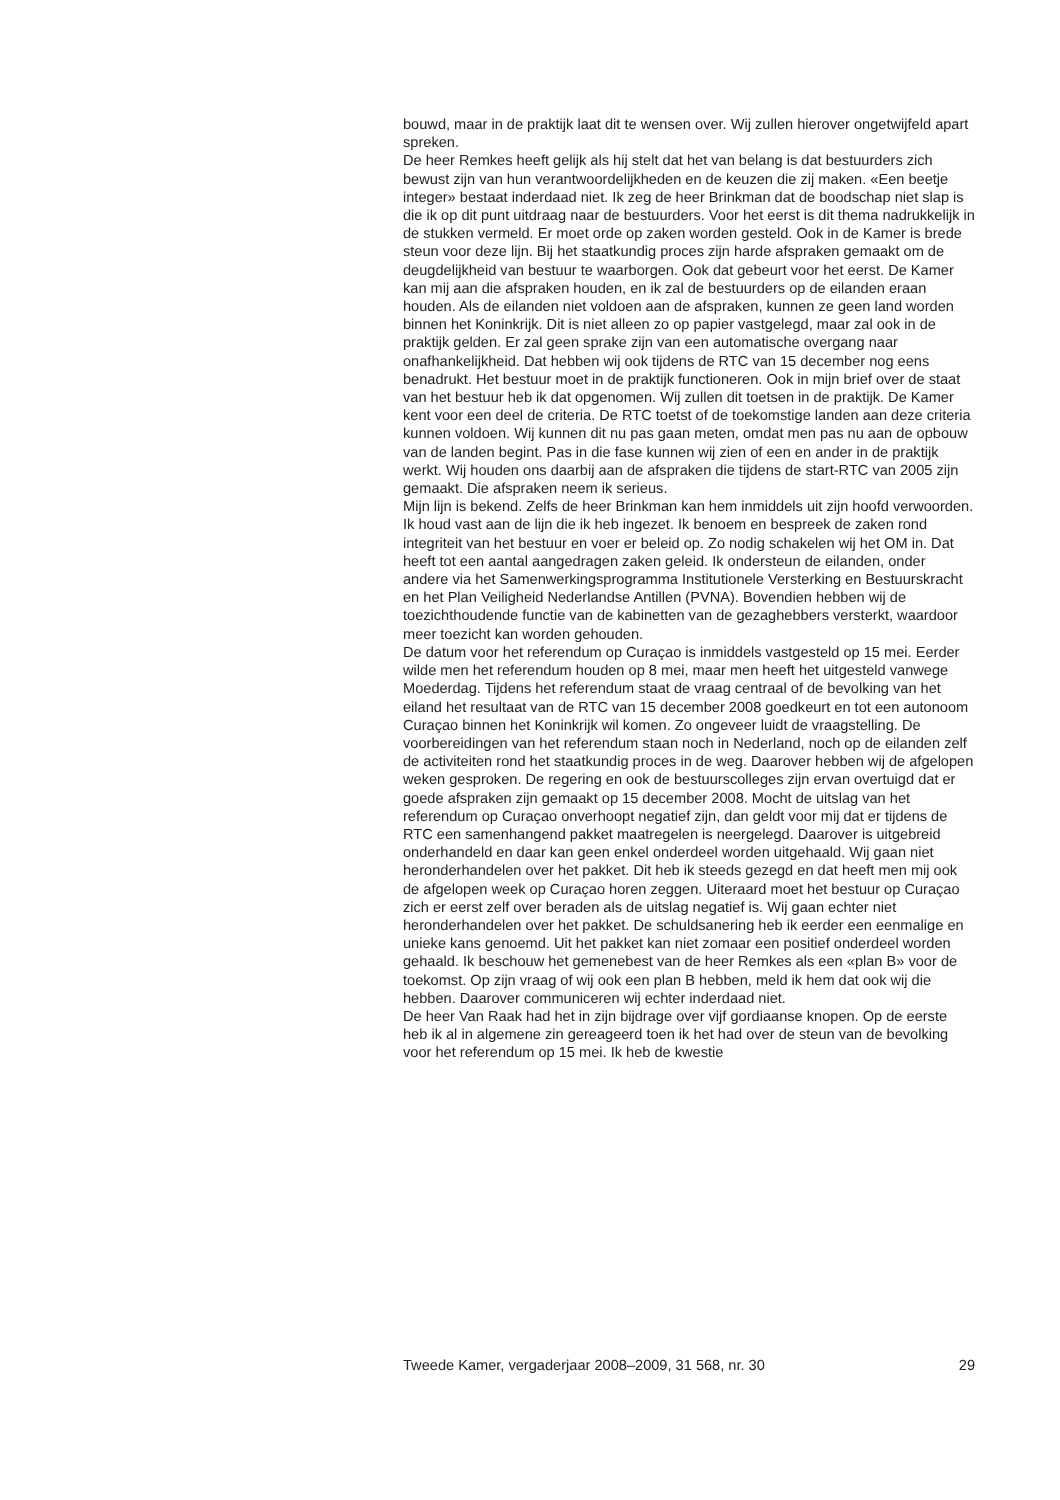bouwd, maar in de praktijk laat dit te wensen over. Wij zullen hierover ongetwijfeld apart spreken.
De heer Remkes heeft gelijk als hij stelt dat het van belang is dat bestuurders zich bewust zijn van hun verantwoordelijkheden en de keuzen die zij maken. «Een beetje integer» bestaat inderdaad niet. Ik zeg de heer Brinkman dat de boodschap niet slap is die ik op dit punt uitdraag naar de bestuurders. Voor het eerst is dit thema nadrukkelijk in de stukken vermeld. Er moet orde op zaken worden gesteld. Ook in de Kamer is brede steun voor deze lijn. Bij het staatkundig proces zijn harde afspraken gemaakt om de deugdelijkheid van bestuur te waarborgen. Ook dat gebeurt voor het eerst. De Kamer kan mij aan die afspraken houden, en ik zal de bestuurders op de eilanden eraan houden. Als de eilanden niet voldoen aan de afspraken, kunnen ze geen land worden binnen het Koninkrijk. Dit is niet alleen zo op papier vastgelegd, maar zal ook in de praktijk gelden. Er zal geen sprake zijn van een automatische overgang naar onafhankelijkheid. Dat hebben wij ook tijdens de RTC van 15 december nog eens benadrukt. Het bestuur moet in de praktijk functioneren. Ook in mijn brief over de staat van het bestuur heb ik dat opgenomen. Wij zullen dit toetsen in de praktijk. De Kamer kent voor een deel de criteria. De RTC toetst of de toekomstige landen aan deze criteria kunnen voldoen. Wij kunnen dit nu pas gaan meten, omdat men pas nu aan de opbouw van de landen begint. Pas in die fase kunnen wij zien of een en ander in de praktijk werkt. Wij houden ons daarbij aan de afspraken die tijdens de start-RTC van 2005 zijn gemaakt. Die afspraken neem ik serieus.
Mijn lijn is bekend. Zelfs de heer Brinkman kan hem inmiddels uit zijn hoofd verwoorden. Ik houd vast aan de lijn die ik heb ingezet. Ik benoem en bespreek de zaken rond integriteit van het bestuur en voer er beleid op. Zo nodig schakelen wij het OM in. Dat heeft tot een aantal aangedragen zaken geleid. Ik ondersteun de eilanden, onder andere via het Samenwerkingsprogramma Institutionele Versterking en Bestuurskracht en het Plan Veiligheid Nederlandse Antillen (PVNA). Bovendien hebben wij de toezichthoudende functie van de kabinetten van de gezaghebbers versterkt, waardoor meer toezicht kan worden gehouden.
De datum voor het referendum op Curaçao is inmiddels vastgesteld op 15 mei. Eerder wilde men het referendum houden op 8 mei, maar men heeft het uitgesteld vanwege Moederdag. Tijdens het referendum staat de vraag centraal of de bevolking van het eiland het resultaat van de RTC van 15 december 2008 goedkeurt en tot een autonoom Curaçao binnen het Koninkrijk wil komen. Zo ongeveer luidt de vraagstelling. De voorbereidingen van het referendum staan noch in Nederland, noch op de eilanden zelf de activiteiten rond het staatkundig proces in de weg. Daarover hebben wij de afgelopen weken gesproken. De regering en ook de bestuurscolleges zijn ervan overtuigd dat er goede afspraken zijn gemaakt op 15 december 2008. Mocht de uitslag van het referendum op Curaçao onverhoopt negatief zijn, dan geldt voor mij dat er tijdens de RTC een samenhangend pakket maatregelen is neergelegd. Daarover is uitgebreid onderhandeld en daar kan geen enkel onderdeel worden uitgehaald. Wij gaan niet heronderhandelen over het pakket. Dit heb ik steeds gezegd en dat heeft men mij ook de afgelopen week op Curaçao horen zeggen. Uiteraard moet het bestuur op Curaçao zich er eerst zelf over beraden als de uitslag negatief is. Wij gaan echter niet heronderhandelen over het pakket. De schuldsanering heb ik eerder een eenmalige en unieke kans genoemd. Uit het pakket kan niet zomaar een positief onderdeel worden gehaald. Ik beschouw het gemenebest van de heer Remkes als een «plan B» voor de toekomst. Op zijn vraag of wij ook een plan B hebben, meld ik hem dat ook wij die hebben. Daarover communiceren wij echter inderdaad niet.
De heer Van Raak had het in zijn bijdrage over vijf gordiaanse knopen. Op de eerste heb ik al in algemene zin gereageerd toen ik het had over de steun van de bevolking voor het referendum op 15 mei. Ik heb de kwestie
Tweede Kamer, vergaderjaar 2008–2009, 31 568, nr. 30 29